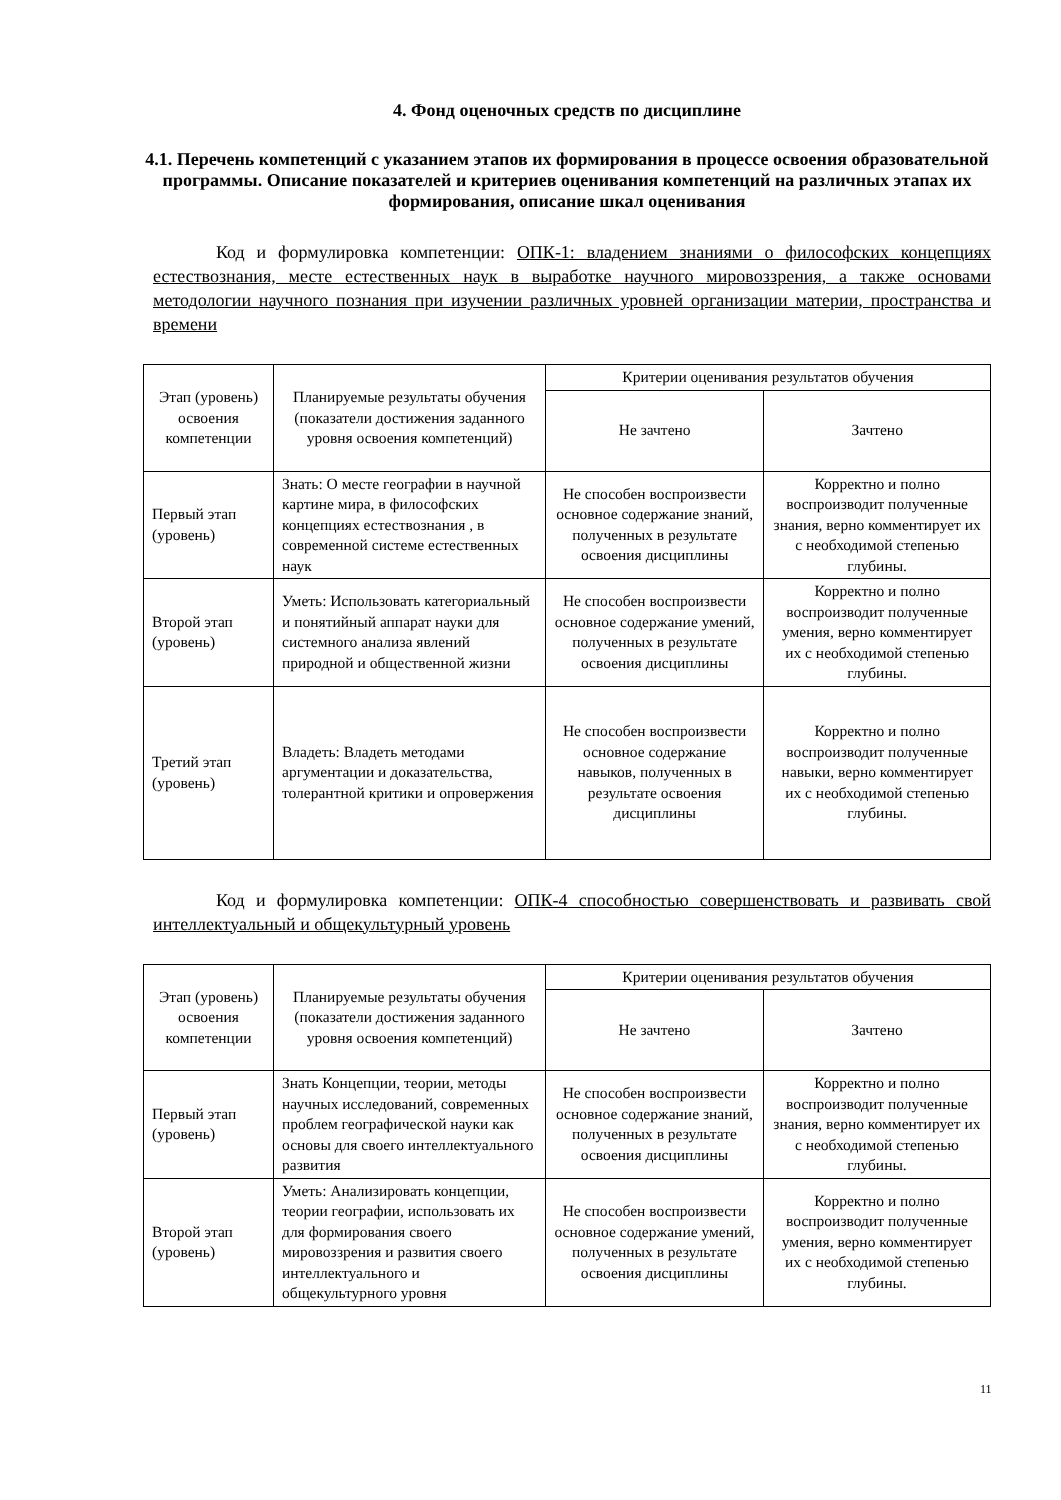4. Фонд оценочных средств по дисциплине
4.1. Перечень компетенций с указанием этапов их формирования в процессе освоения образовательной программы. Описание показателей и критериев оценивания компетенций на различных этапах их формирования, описание шкал оценивания
Код и формулировка компетенции: ОПК-1: владением знаниями о философских концепциях естествознания, месте естественных наук в выработке научного мировоззрения, а также основами методологии научного познания при изучении различных уровней организации материи, пространства и времени
| Этап (уровень) освоения компетенции | Планируемые результаты обучения (показатели достижения заданного уровня освоения компетенций) | Критерии оценивания результатов обучения | |
| --- | --- | --- | --- |
| | | Не зачтено | Зачтено |
| Первый этап (уровень) | Знать: О месте географии в научной картине мира, в философских концепциях естествознания , в современной системе естественных наук | Не способен воспроизвести основное содержание знаний, полученных в результате освоения дисциплины | Корректно и полно воспроизводит полученные знания, верно комментирует их с необходимой степенью глубины. |
| Второй этап (уровень) | Уметь: Использовать категориальный и понятийный аппарат науки для системного анализа явлений природной и общественной жизни | Не способен воспроизвести основное содержание умений, полученных в результате освоения дисциплины | Корректно и полно воспроизводит полученные умения, верно комментирует их с необходимой степенью глубины. |
| Третий этап (уровень) | Владеть: Владеть методами аргументации и доказательства, толерантной критики и опровержения | Не способен воспроизвести основное содержание навыков, полученных в результате освоения дисциплины | Корректно и полно воспроизводит полученные навыки, верно комментирует их с необходимой степенью глубины. |
Код и формулировка компетенции: ОПК-4 способностью совершенствовать и развивать свой интеллектуальный и общекультурный уровень
| Этап (уровень) освоения компетенции | Планируемые результаты обучения (показатели достижения заданного уровня освоения компетенций) | Критерии оценивания результатов обучения | |
| --- | --- | --- | --- |
| | | Не зачтено | Зачтено |
| Первый этап (уровень) | Знать Концепции, теории, методы научных исследований, современных проблем географической науки как основы для своего интеллектуального развития | Не способен воспроизвести основное содержание знаний, полученных в результате освоения дисциплины | Корректно и полно воспроизводит полученные знания, верно комментирует их с необходимой степенью глубины. |
| Второй этап (уровень) | Уметь: Анализировать концепции, теории географии, использовать их для формирования своего мировоззрения и развития своего интеллектуального и общекультурного уровня | Не способен воспроизвести основное содержание умений, полученных в результате освоения дисциплины | Корректно и полно воспроизводит полученные умения, верно комментирует их с необходимой степенью глубины. |
11